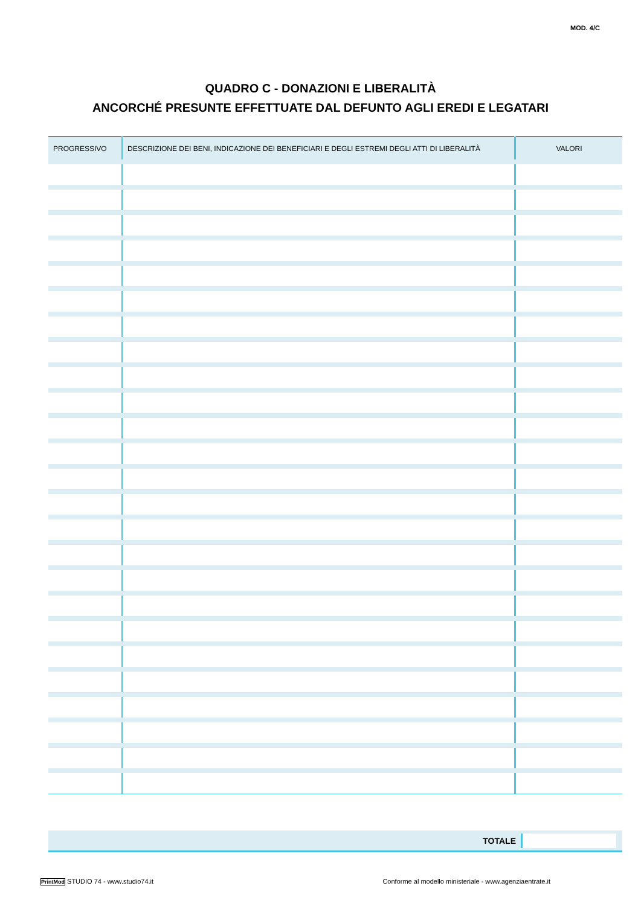MOD. 4/C
QUADRO C - DONAZIONI E LIBERALITÀ
ANCORCHÉ PRESUNTE EFFETTUATE DAL DEFUNTO AGLI EREDI E LEGATARI
| PROGRESSIVO | DESCRIZIONE DEI BENI, INDICAZIONE DEI BENEFICIARI E DEGLI ESTREMI DEGLI ATTI DI LIBERALITÀ | VALORI |
| --- | --- | --- |
TOTALE
PrintMod STUDIO 74 - www.studio74.it Conforme al modello ministeriale - www.agenziaentrate.it